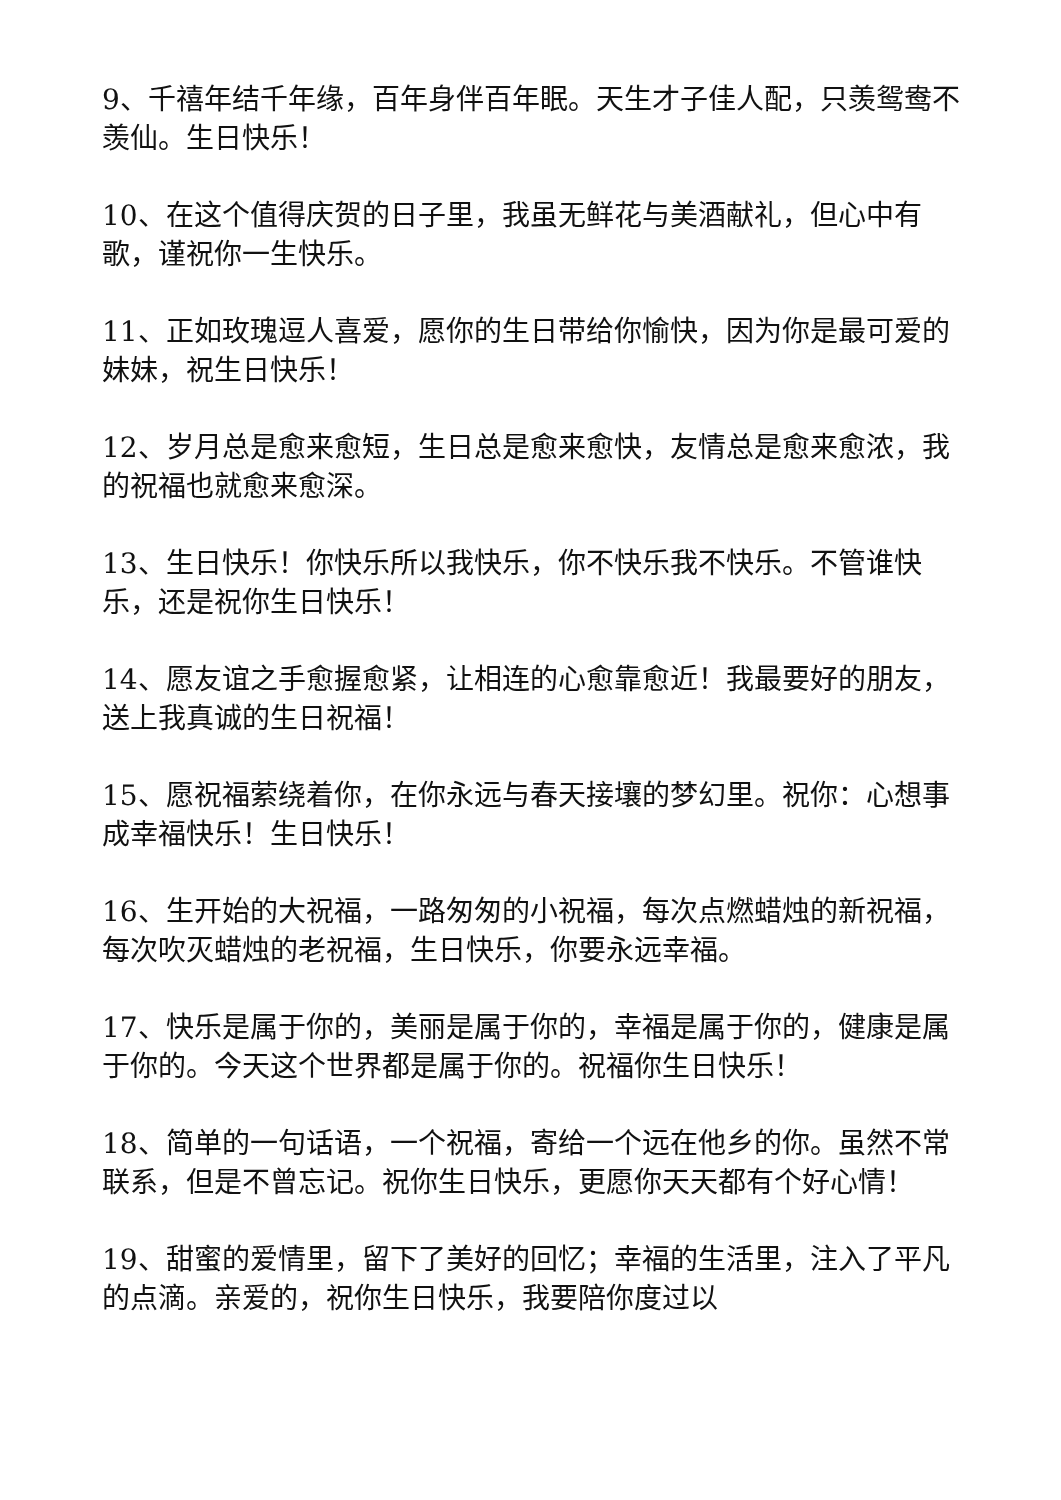9、千禧年结千年缘，百年身伴百年眠。天生才子佳人配，只羡鸳鸯不羡仙。生日快乐！
10、在这个值得庆贺的日子里，我虽无鲜花与美酒献礼，但心中有歌，谨祝你一生快乐。
11、正如玫瑰逗人喜爱，愿你的生日带给你愉快，因为你是最可爱的妹妹，祝生日快乐！
12、岁月总是愈来愈短，生日总是愈来愈快，友情总是愈来愈浓，我的祝福也就愈来愈深。
13、生日快乐！你快乐所以我快乐，你不快乐我不快乐。不管谁快乐，还是祝你生日快乐！
14、愿友谊之手愈握愈紧，让相连的心愈靠愈近！我最要好的朋友，送上我真诚的生日祝福！
15、愿祝福萦绕着你，在你永远与春天接壤的梦幻里。祝你：心想事成幸福快乐！生日快乐！
16、生开始的大祝福，一路匆匆的小祝福，每次点燃蜡烛的新祝福，每次吹灭蜡烛的老祝福，生日快乐，你要永远幸福。
17、快乐是属于你的，美丽是属于你的，幸福是属于你的，健康是属于你的。今天这个世界都是属于你的。祝福你生日快乐！
18、简单的一句话语，一个祝福，寄给一个远在他乡的你。虽然不常联系，但是不曾忘记。祝你生日快乐，更愿你天天都有个好心情！
19、甜蜜的爱情里，留下了美好的回忆；幸福的生活里，注入了平凡的点滴。亲爱的，祝你生日快乐，我要陪你度过以